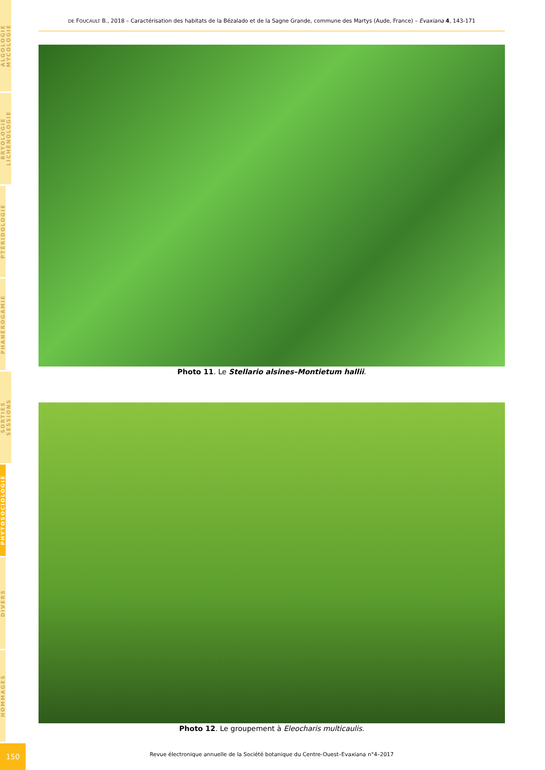ALGOLOGIE
MYCOLOGIE
BRYOLOGIE
LICHÉNOLOGIE
PTÉRIDOLOGIE
PHANÉROGAMIE
SORTIES
SESSIONS
PHYTOSOCIOLOGIE
DIVERS
HOMMAGES
150
DE FOUCAULT B., 2018 – Caractérisation des habitats de la Bézalado et de la Sagne Grande, commune des Martys (Aude, France) – Evaxiana 4, 143-171
Photo 11. Le Stellario alsines–Montietum hallii.
Photo 12. Le groupement à Eleocharis multicaulis.
Revue électronique annuelle de la Société botanique du Centre-Ouest–Evaxiana n°4–2017